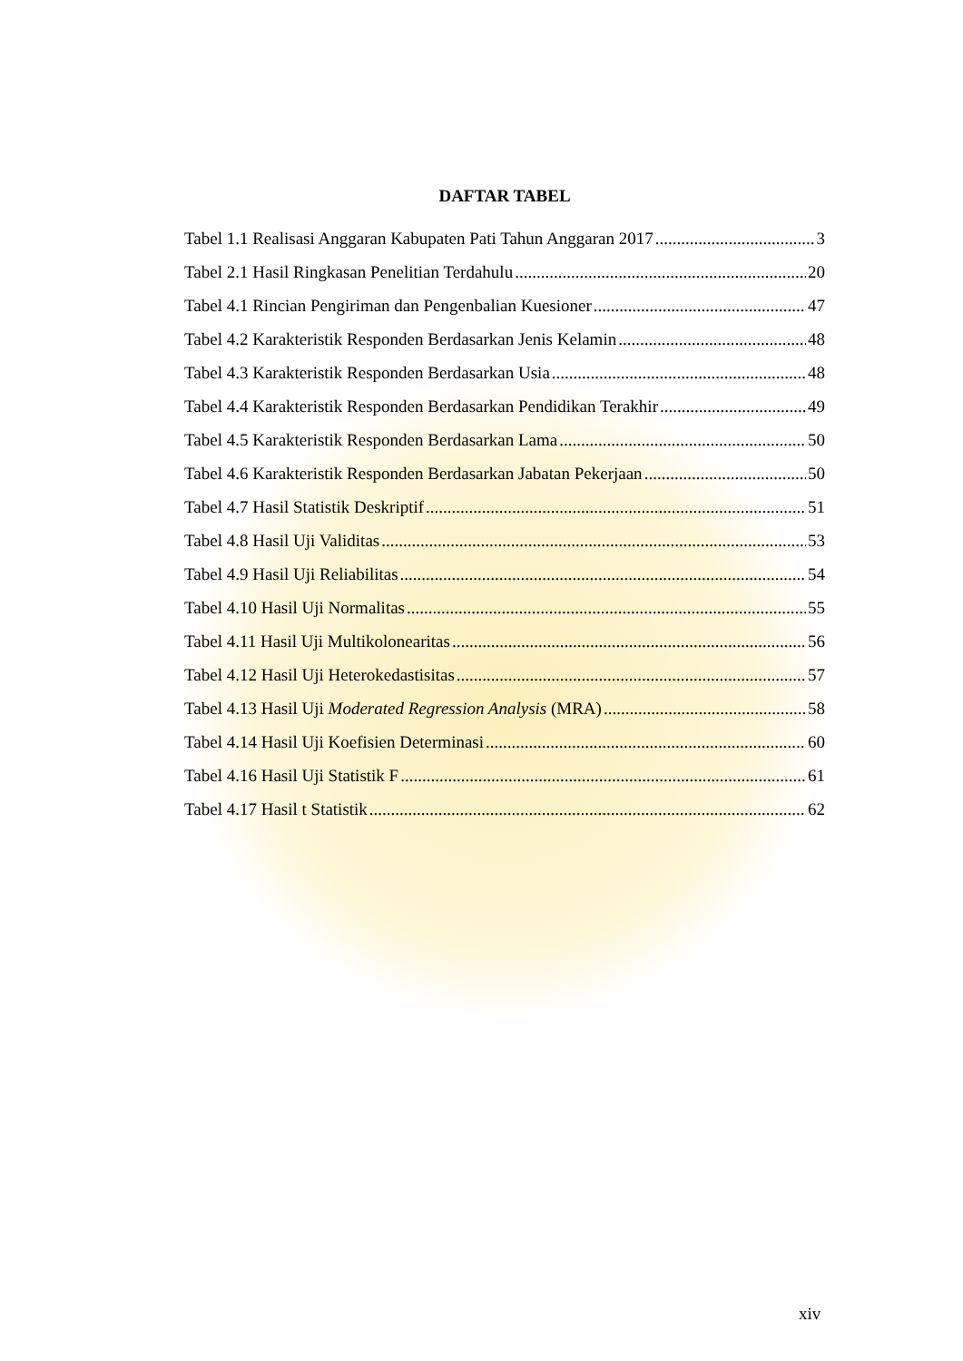DAFTAR TABEL
Tabel 1.1 Realisasi Anggaran Kabupaten Pati Tahun Anggaran 2017 3
Tabel 2.1 Hasil Ringkasan Penelitian Terdahulu 20
Tabel 4.1 Rincian Pengiriman dan Pengenbalian Kuesioner 47
Tabel 4.2 Karakteristik Responden Berdasarkan Jenis Kelamin 48
Tabel 4.3 Karakteristik Responden Berdasarkan Usia 48
Tabel 4.4 Karakteristik Responden Berdasarkan Pendidikan Terakhir 49
Tabel 4.5 Karakteristik Responden Berdasarkan Lama 50
Tabel 4.6 Karakteristik Responden Berdasarkan Jabatan Pekerjaan 50
Tabel 4.7 Hasil Statistik Deskriptif 51
Tabel 4.8 Hasil Uji Validitas 53
Tabel 4.9 Hasil Uji Reliabilitas 54
Tabel 4.10 Hasil Uji Normalitas 55
Tabel 4.11 Hasil Uji Multikolonearitas 56
Tabel 4.12 Hasil Uji Heterokedastisitas 57
Tabel 4.13 Hasil Uji Moderated Regression Analysis (MRA) 58
Tabel 4.14 Hasil Uji Koefisien Determinasi 60
Tabel 4.16 Hasil Uji Statistik F 61
Tabel 4.17 Hasil t Statistik 62
xiv